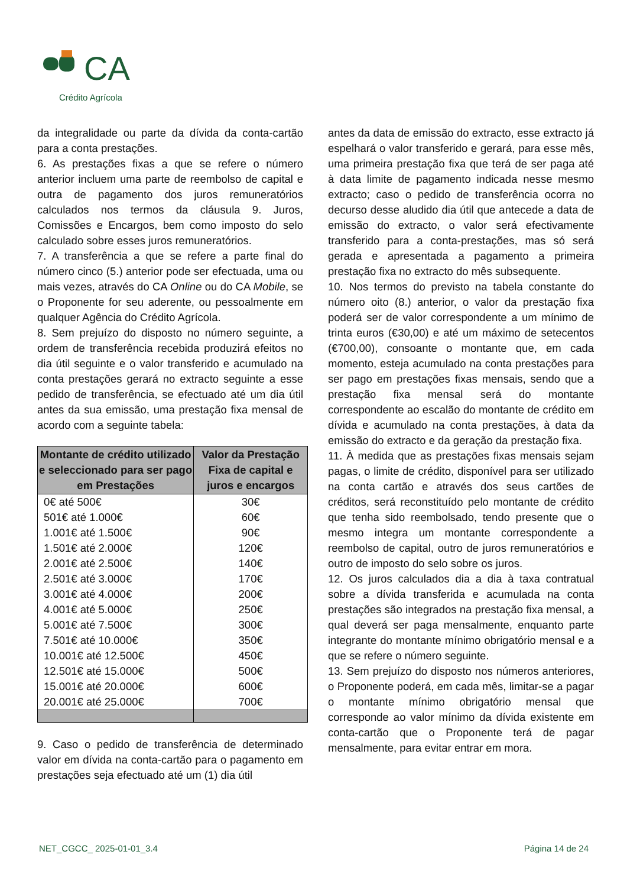CA
Crédito Agrícola
da integralidade ou parte da dívida da conta-cartão para a conta prestações.
6. As prestações fixas a que se refere o número anterior incluem uma parte de reembolso de capital e outra de pagamento dos juros remuneratórios calculados nos termos da cláusula 9. Juros, Comissões e Encargos, bem como imposto do selo calculado sobre esses juros remuneratórios.
7. A transferência a que se refere a parte final do número cinco (5.) anterior pode ser efectuada, uma ou mais vezes, através do CA Online ou do CA Mobile, se o Proponente for seu aderente, ou pessoalmente em qualquer Agência do Crédito Agrícola.
8. Sem prejuízo do disposto no número seguinte, a ordem de transferência recebida produzirá efeitos no dia útil seguinte e o valor transferido e acumulado na conta prestações gerará no extracto seguinte a esse pedido de transferência, se efectuado até um dia útil antes da sua emissão, uma prestação fixa mensal de acordo com a seguinte tabela:
| Montante de crédito utilizado e seleccionado para ser pago em Prestações | Valor da Prestação Fixa de capital e juros e encargos |
| --- | --- |
| 0€ até 500€ | 30€ |
| 501€ até 1.000€ | 60€ |
| 1.001€ até 1.500€ | 90€ |
| 1.501€ até 2.000€ | 120€ |
| 2.001€ até 2.500€ | 140€ |
| 2.501€ até 3.000€ | 170€ |
| 3.001€ até 4.000€ | 200€ |
| 4.001€ até 5.000€ | 250€ |
| 5.001€ até 7.500€ | 300€ |
| 7.501€ até 10.000€ | 350€ |
| 10.001€ até 12.500€ | 450€ |
| 12.501€ até 15.000€ | 500€ |
| 15.001€ até 20.000€ | 600€ |
| 20.001€ até 25.000€ | 700€ |
9. Caso o pedido de transferência de determinado valor em dívida na conta-cartão para o pagamento em prestações seja efectuado até um (1) dia útil
antes da data de emissão do extracto, esse extracto já espelhará o valor transferido e gerará, para esse mês, uma primeira prestação fixa que terá de ser paga até à data limite de pagamento indicada nesse mesmo extracto; caso o pedido de transferência ocorra no decurso desse aludido dia útil que antecede a data de emissão do extracto, o valor será efectivamente transferido para a conta-prestações, mas só será gerada e apresentada a pagamento a primeira prestação fixa no extracto do mês subsequente.
10. Nos termos do previsto na tabela constante do número oito (8.) anterior, o valor da prestação fixa poderá ser de valor correspondente a um mínimo de trinta euros (€30,00) e até um máximo de setecentos (€700,00), consoante o montante que, em cada momento, esteja acumulado na conta prestações para ser pago em prestações fixas mensais, sendo que a prestação fixa mensal será do montante correspondente ao escalão do montante de crédito em dívida e acumulado na conta prestações, à data da emissão do extracto e da geração da prestação fixa.
11. À medida que as prestações fixas mensais sejam pagas, o limite de crédito, disponível para ser utilizado na conta cartão e através dos seus cartões de créditos, será reconstituído pelo montante de crédito que tenha sido reembolsado, tendo presente que o mesmo integra um montante correspondente a reembolso de capital, outro de juros remuneratórios e outro de imposto do selo sobre os juros.
12. Os juros calculados dia a dia à taxa contratual sobre a dívida transferida e acumulada na conta prestações são integrados na prestação fixa mensal, a qual deverá ser paga mensalmente, enquanto parte integrante do montante mínimo obrigatório mensal e a que se refere o número seguinte.
13. Sem prejuízo do disposto nos números anteriores, o Proponente poderá, em cada mês, limitar-se a pagar o montante mínimo obrigatório mensal que corresponde ao valor mínimo da dívida existente em conta-cartão que o Proponente terá de pagar mensalmente, para evitar entrar em mora.
NET_CGCC_ 2025-01-01_3.4 Página 14 de 24